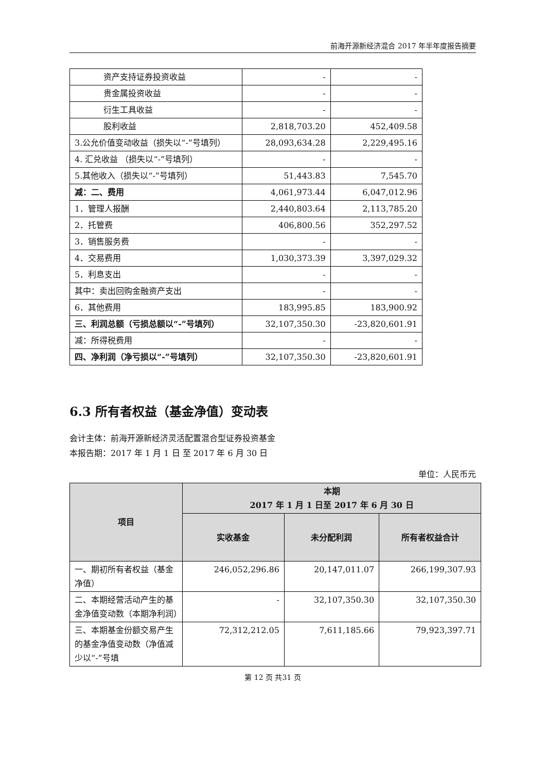前海开源新经济混合 2017 年半年度报告摘要
| 资产支持证券投资收益 | - | - |
| 贵金属投资收益 | - | - |
| 衍生工具收益 | - | - |
| 股利收益 | 2,818,703.20 | 452,409.58 |
| 3.公允价值变动收益（损失以“-”号填列） | 28,093,634.28 | 2,229,495.16 |
| 4. 汇兑收益 （损失以“-”号填列） | - | - |
| 5.其他收入（损失以“-”号填列） | 51,443.83 | 7,545.70 |
| 减：二、费用 | 4,061,973.44 | 6,047,012.96 |
| 1．管理人报酬 | 2,440,803.64 | 2,113,785.20 |
| 2．托管费 | 406,800.56 | 352,297.52 |
| 3．销售服务费 | - | - |
| 4．交易费用 | 1,030,373.39 | 3,397,029.32 |
| 5．利息支出 | - | - |
| 其中：卖出回购金融资产支出 | - | - |
| 6．其他费用 | 183,995.85 | 183,900.92 |
| 三、利润总额（亏损总额以“-”号填列） | 32,107,350.30 | -23,820,601.91 |
| 减：所得税费用 | - | - |
| 四、净利润（净亏损以“-”号填列） | 32,107,350.30 | -23,820,601.91 |
6.3 所有者权益（基金净值）变动表
会计主体：前海开源新经济灵活配置混合型证券投资基金
本报告期：2017 年 1 月 1 日 至 2017 年 6 月 30 日
单位：人民币元
| 项目 | 本期 2017 年 1 月 1 日至 2017 年 6 月 30 日 | | |
| --- | --- | --- | --- |
| | 实收基金 | 未分配利润 | 所有者权益合计 |
| 一、期初所有者权益（基金净值） | 246,052,296.86 | 20,147,011.07 | 266,199,307.93 |
| 二、本期经营活动产生的基金净值变动数（本期净利润） | - | 32,107,350.30 | 32,107,350.30 |
| 三、本期基金份额交易产生的基金净值变动数（净值减少以“-”号填 | 72,312,212.05 | 7,611,185.66 | 79,923,397.71 |
第 12 页 共31 页